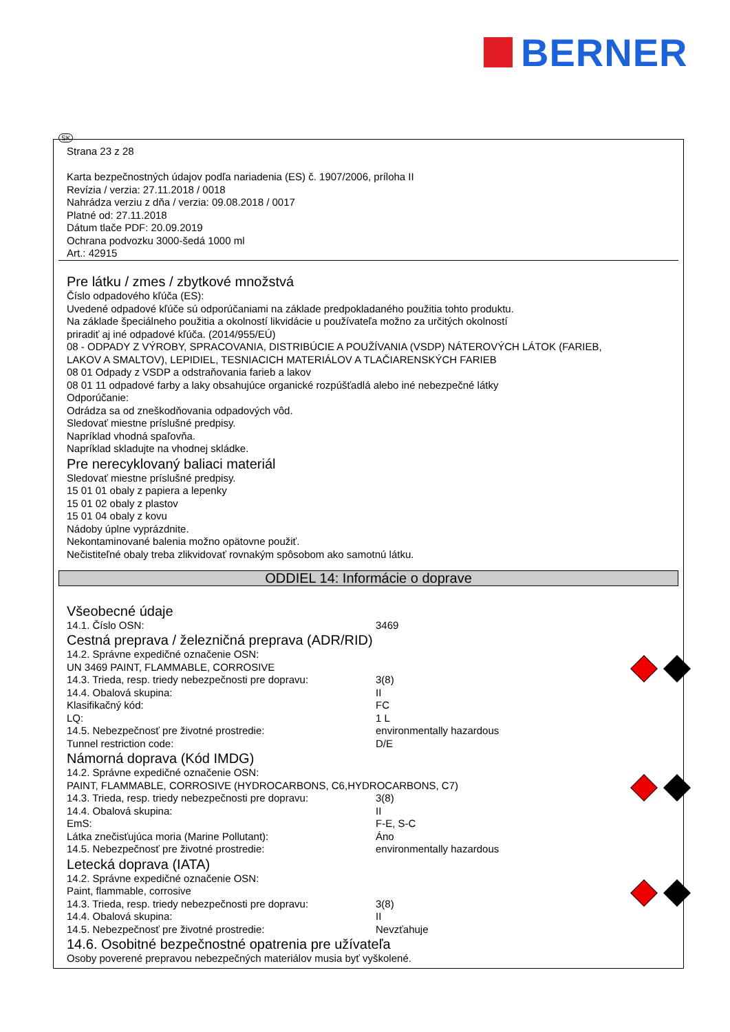BERNER
SK
Strana 23 z 28
Karta bezpečnostných údajov podľa nariadenia (ES) č. 1907/2006, príloha II
Revízia / verzia: 27.11.2018 / 0018
Nahrádza verziu z dňa / verzia: 09.08.2018 / 0017
Platné od: 27.11.2018
Dátum tlače PDF: 20.09.2019
Ochrana podvozku 3000-šedá 1000 ml
Art.: 42915
Pre látku / zmes / zbytkové množstvá
Číslo odpadového kľúča (ES):
Uvedené odpadové kľúče sú odporúčaniami na základe predpokladaného použitia tohto produktu.
Na základe špeciálneho použitia a okolností likvidácie u používateľa možno za určitých okolností
priradiť aj iné odpadové kľúča. (2014/955/EÚ)
08 - ODPADY Z VÝROBY, SPRACOVANIA, DISTRIBÚCIE A POUŽÍVANIA (VSDP) NÁTEROVÝCH LÁTOK (FARIEB,
LAKOV A SMALTOV), LEPIDIEL, TESNIACICH MATERIÁLOV A TLAČIARENSKÝCH FARIEB
08 01 Odpady z VSDP a odstraňovania farieb a lakov
08 01 11 odpadové farby a laky obsahujúce organické rozpúšťadlá alebo iné nebezpečné látky
Odporúčanie:
Odrádza sa od zneškodňovania odpadových vôd.
Sledovať miestne príslušné predpisy.
Napríklad vhodná spaľovňa.
Napríklad skladujte na vhodnej skládke.
Pre nerecyklovaný baliaci materiál
Sledovať miestne príslušné predpisy.
15 01 01 obaly z papiera a lepenky
15 01 02 obaly z plastov
15 01 04 obaly z kovu
Nádoby úplne vyprázdnite.
Nekontaminované balenia možno opätovne použiť.
Nečistiteľné obaly treba zlikvidovať rovnakým spôsobom ako samotnú látku.
ODDIEL 14: Informácie o doprave
Všeobecné údaje
| 14.1. Číslo OSN: | 3469 |
Cestná preprava / železničná preprava (ADR/RID)
| 14.2. Správne expedičné označenie OSN: | |
| UN 3469 PAINT, FLAMMABLE, CORROSIVE | |
| 14.3. Trieda, resp. triedy nebezpečnosti pre dopravu: | 3(8) |
| 14.4. Obalová skupina: | II |
| Klasifikačný kód: | FC |
| LQ: | 1 L |
| 14.5. Nebezpečnosť pre životné prostredie: | environmentally hazardous |
| Tunnel restriction code: | D/E |
Námorná doprava (Kód IMDG)
| 14.2. Správne expedičné označenie OSN: | |
| PAINT, FLAMMABLE, CORROSIVE (HYDROCARBONS, C6,HYDROCARBONS, C7) | |
| 14.3. Trieda, resp. triedy nebezpečnosti pre dopravu: | 3(8) |
| 14.4. Obalová skupina: | II |
| EmS: | F-E, S-C |
| Látka znečisťujúca moria (Marine Pollutant): | Áno |
| 14.5. Nebezpečnosť pre životné prostredie: | environmentally hazardous |
Letecká doprava (IATA)
| 14.2. Správne expedičné označenie OSN: | |
| Paint, flammable, corrosive | |
| 14.3. Trieda, resp. triedy nebezpečnosti pre dopravu: | 3(8) |
| 14.4. Obalová skupina: | II |
| 14.5. Nebezpečnosť pre životné prostredie: | Nevzťahuje |
14.6. Osobitné bezpečnostné opatrenia pre užívateľa
Osoby poverené prepravou nebezpečných materiálov musia byť vyškolené.